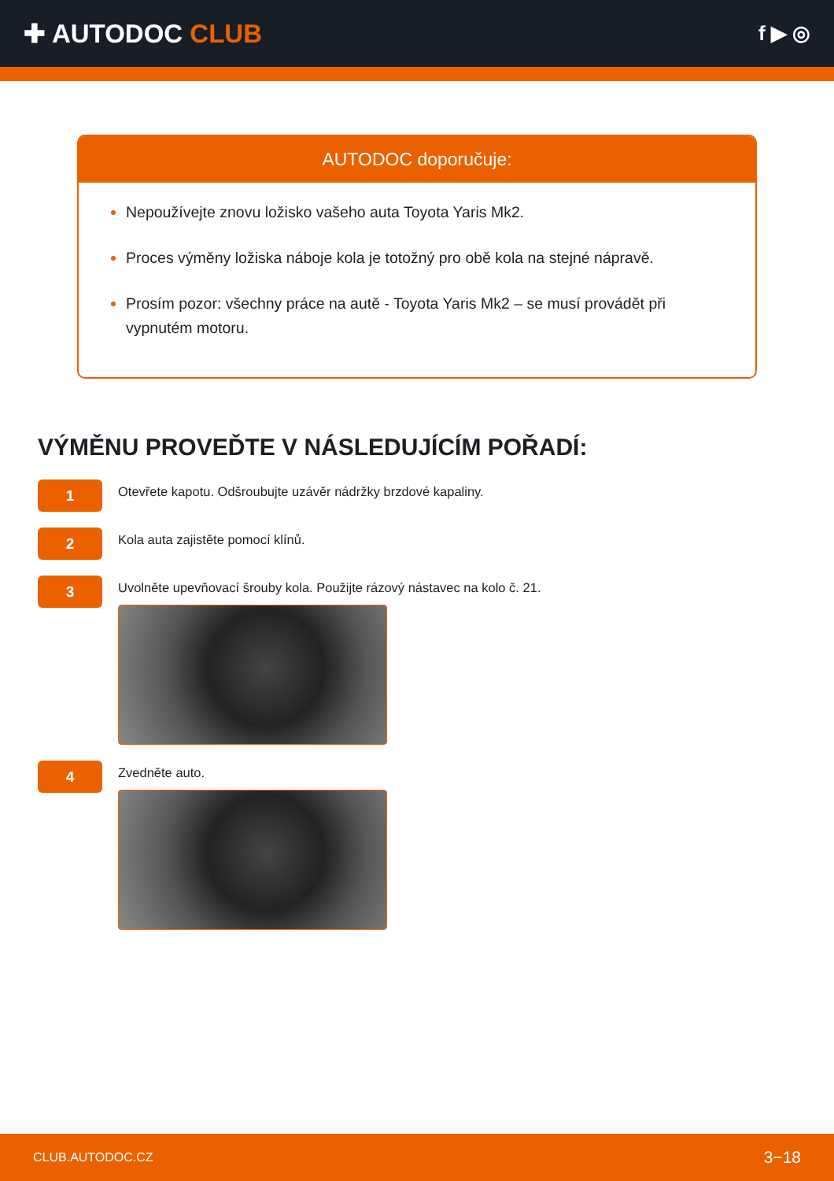✚ AUTODOC CLUB
f ▶ ◎
AUTODOC doporučuje:
Nepoužívejte znovu ložisko vašeho auta Toyota Yaris Mk2.
Proces výměny ložiska náboje kola je totožný pro obě kola na stejné nápravě.
Prosím pozor: všechny práce na autě - Toyota Yaris Mk2 – se musí provádět při vypnutém motoru.
VÝMĚNU PROVEĎTE V NÁSLEDUJÍCÍM POŘADÍ:
1
Otevřete kapotu. Odšroubujte uzávěr nádržky brzdové kapaliny.
2
Kola auta zajistěte pomocí klínů.
3
Uvolněte upevňovací šrouby kola. Použijte rázový nástavec na kolo č. 21.
4
Zvedněte auto.
CLUB.AUTODOC.CZ 3−18